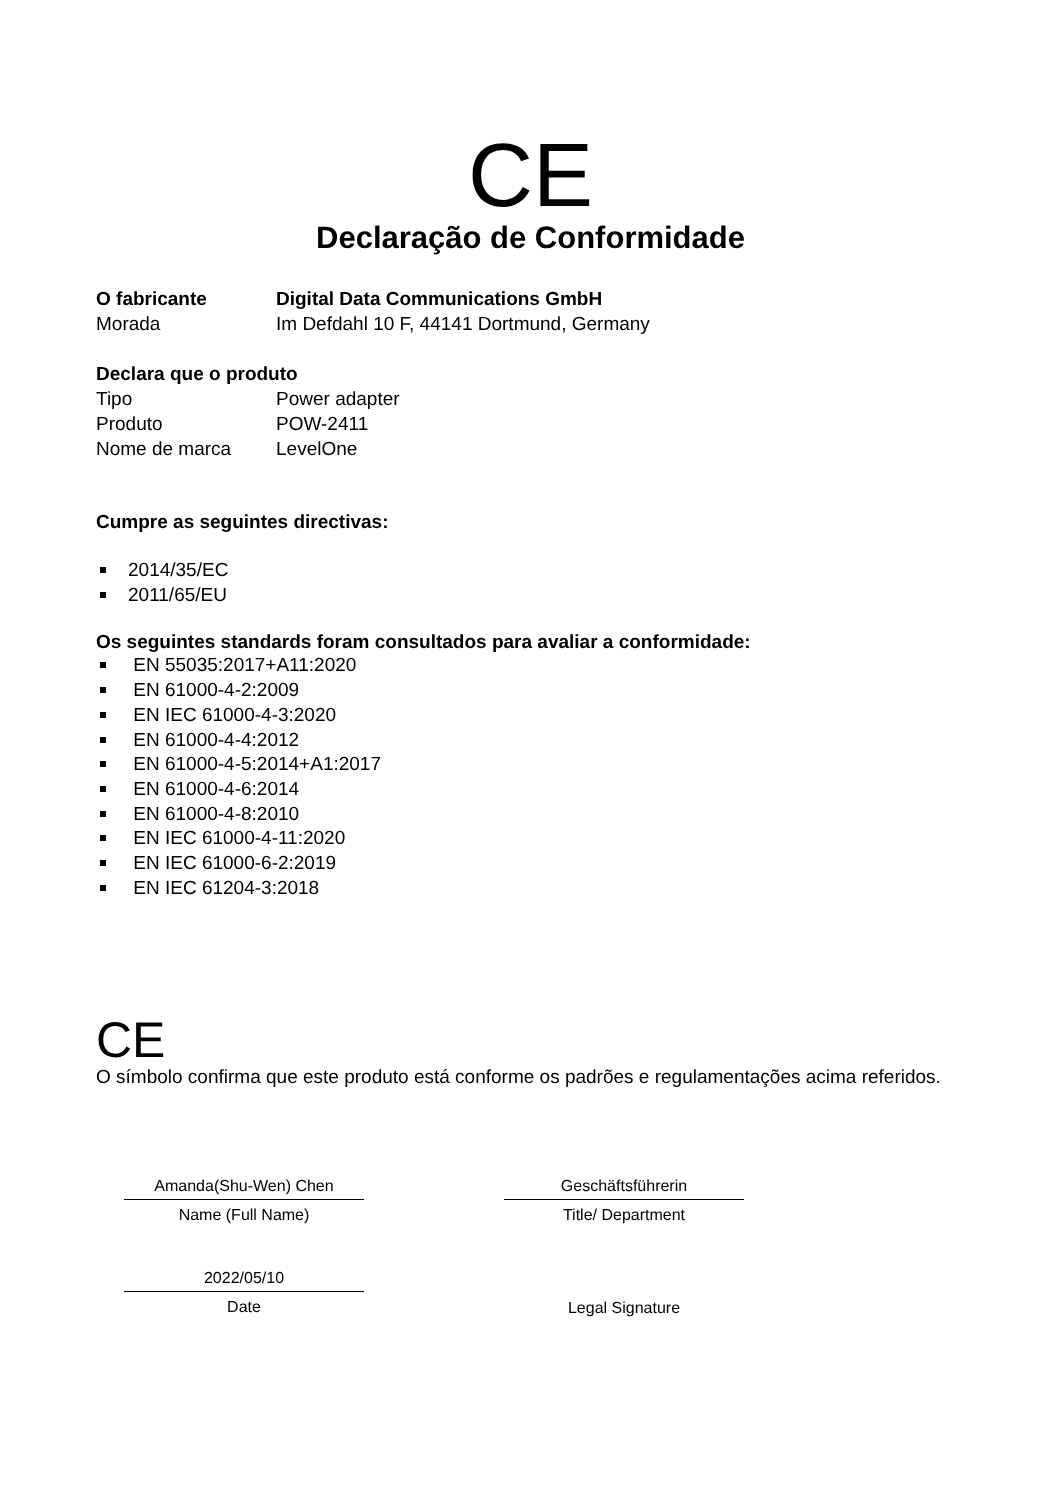CE
Declaração de Conformidade
O fabricante Digital Data Communications GmbH
Morada Im Defdahl 10 F, 44141 Dortmund, Germany
Declara que o produto
Tipo Power adapter
Produto POW-2411
Nome de marca LevelOne
Cumpre as seguintes directivas:
2014/35/EC
2011/65/EU
Os seguintes standards foram consultados para avaliar a conformidade:
EN 55035:2017+A11:2020
EN 61000-4-2:2009
EN IEC 61000-4-3:2020
EN 61000-4-4:2012
EN 61000-4-5:2014+A1:2017
EN 61000-4-6:2014
EN 61000-4-8:2010
EN IEC 61000-4-11:2020
EN IEC 61000-6-2:2019
EN IEC 61204-3:2018
CE
O símbolo confirma que este produto está conforme os padrões e regulamentações acima referidos.
Amanda(Shu-Wen) Chen
Name (Full Name)
2022/05/10
Date
Geschäftsführerin
Title/ Department
Legal Signature